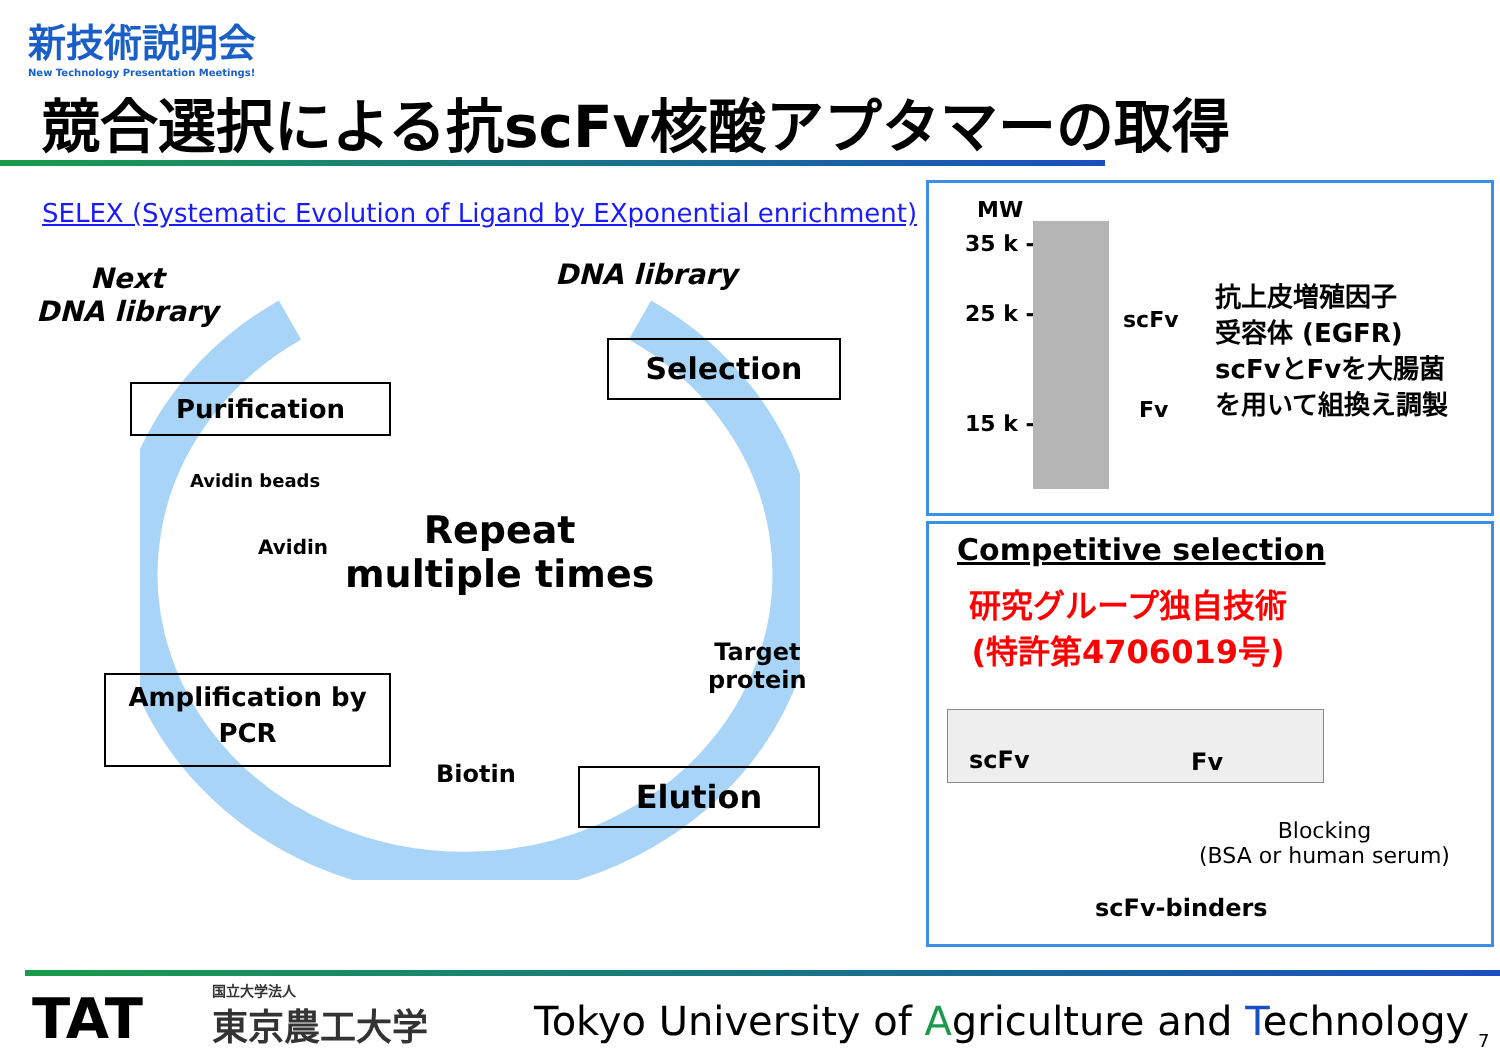新技術説明会
New Technology Presentation Meetings!
競合選択による抗scFv核酸アプタマーの取得
SELEX (Systematic Evolution of Ligand by EXponential enrichment)
Next
DNA library
DNA library
Purification
Selection
Avidin beads
Avidin
Repeat
multiple times
Target
protein
Amplification by
PCR
Biotin Elution
MW
35 k -
25 k -
15 k -
scFv
Fv
抗上皮増殖因子
受容体 (EGFR)
scFvとFvを大腸菌
を用いて組換え調製
Competitive selection
研究グループ独自技術
(特許第4706019号)
scFv Fv
Blocking
(BSA or human serum)
scFv-binders
TAT 国立大学法人
東京農工大学
Tokyo University of Agriculture and Technology
7